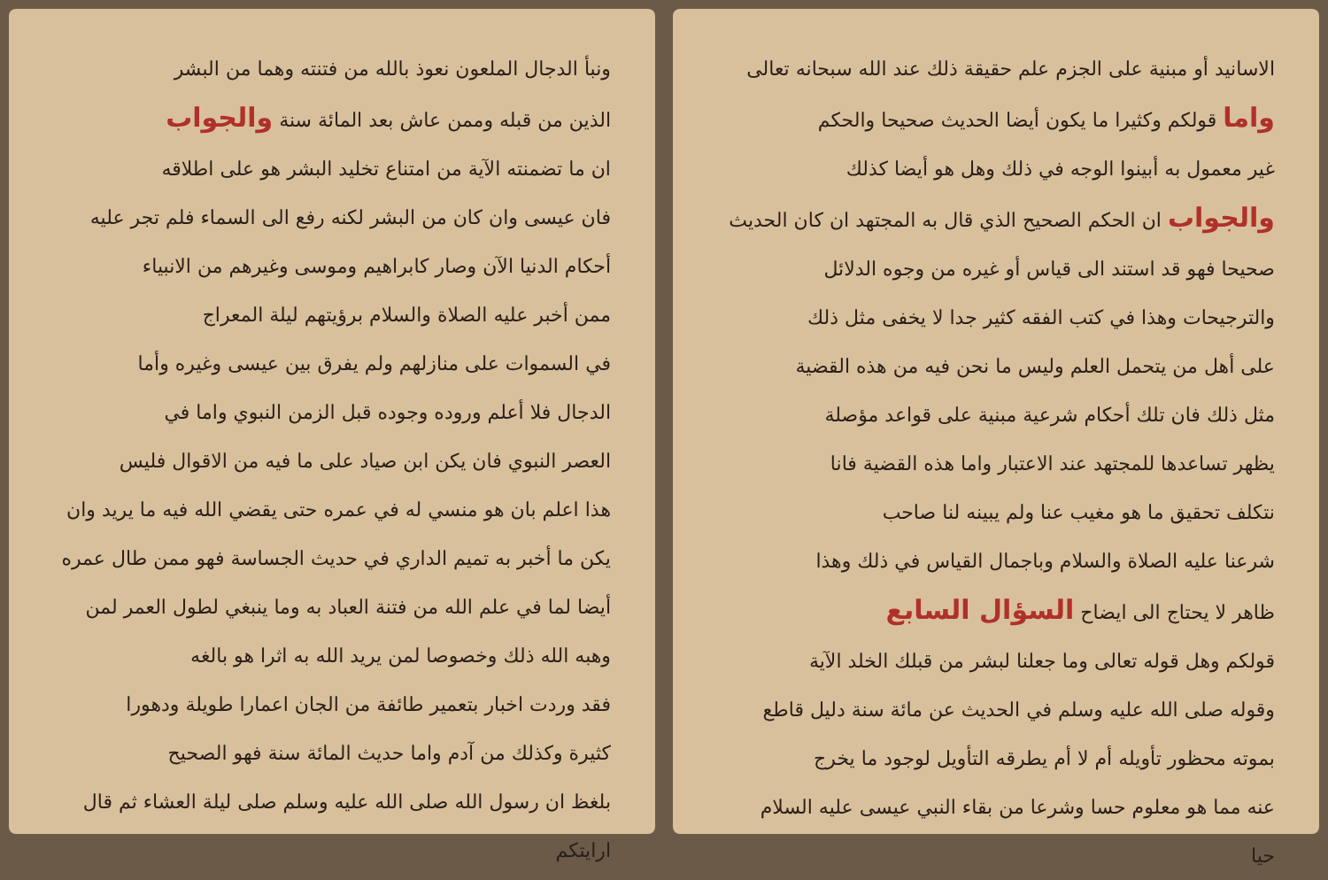الاسانيد أو مبنية على الجزم علم حقيقة ذلك عند الله سبحانه تعالى
واما قولكم وكثيرا ما يكون أيضا الحديث صحيحا والحكم
غير معمول به أبينوا الوجه في ذلك وهل هو أيضا كذلك
والجواب ان الحكم الصحيح الذي قال به المجتهد ان كان الحديث
صحيحا فهو قد استند الى قياس أو غيره من وجوه الدلائل
والترجيحات وهذا في كتب الفقه كثير جدا لا يخفى مثل ذلك
على أهل من يتحمل العلم وليس ما نحن فيه من هذه القضية
مثل ذلك فان تلك أحكام شرعية مبنية على قواعد مؤصلة
يظهر تساعدها للمجتهد عند الاعتبار واما هذه القضية فانا
نتكلف تحقيق ما هو مغيب عنا ولم يبينه لنا صاحب
شرعنا عليه الصلاة والسلام وباجمال القياس في ذلك وهذا
ظاهر لا يحتاج الى ايضاح السؤال السابع
قولكم وهل قوله تعالى وما جعلنا لبشر من قبلك الخلد الآية
وقوله صلى الله عليه وسلم في الحديث عن مائة سنة دليل قاطع
بموته محظور تأويله أم لا أم يطرقه التأويل لوجود ما يخرج
عنه مما هو معلوم حسا وشرعا من بقاء النبي عيسى عليه السلام
حيا
ونبأ الدجال الملعون نعوذ بالله من فتنته وهما من البشر
الذين من قبله وممن عاش بعد المائة سنة والجواب
ان ما تضمنته الآية من امتناع تخليد البشر هو على اطلاقه
فان عيسى وان كان من البشر لكنه رفع الى السماء فلم تجر عليه
أحكام الدنيا الآن وصار كابراهيم وموسى وغيرهم من الانبياء
ممن أخبر عليه الصلاة والسلام برؤيتهم ليلة المعراج
في السموات على منازلهم ولم يفرق بين عيسى وغيره وأما
الدجال فلا أعلم وروده وجوده قبل الزمن النبوي واما في
العصر النبوي فان يكن ابن صياد على ما فيه من الاقوال فليس
هذا اعلم بان هو منسي له في عمره حتى يقضي الله فيه ما يريد وان
يكن ما أخبر به تميم الداري في حديث الجساسة فهو ممن طال عمره
أيضا لما في علم الله من فتنة العباد به وما ينبغي لطول العمر لمن
وهبه الله ذلك وخصوصا لمن يريد الله به اثرا هو بالغه
فقد وردت اخبار بتعمير طائفة من الجان اعمارا طويلة ودهورا
كثيرة وكذلك من آدم واما حديث المائة سنة فهو الصحيح
بلغظ ان رسول الله صلى الله عليه وسلم صلى ليلة العشاء ثم قال ارايتكم